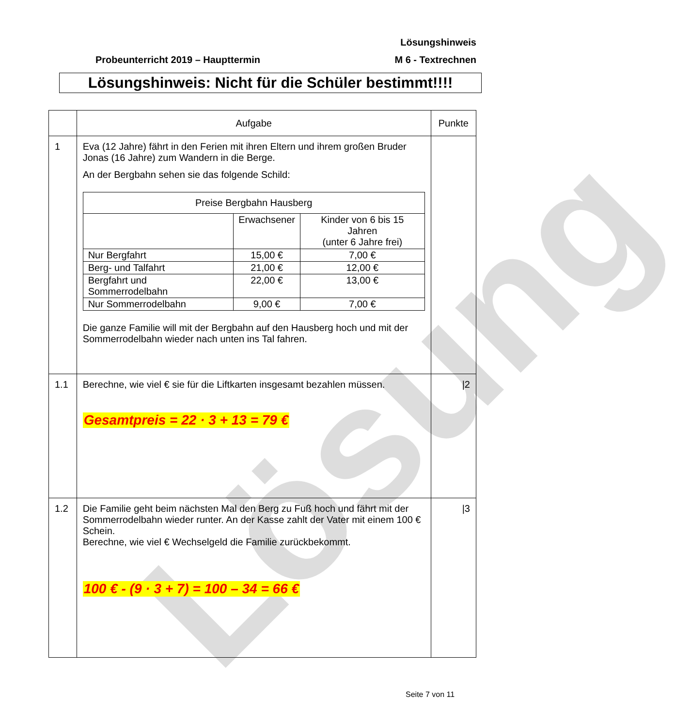Lösung
Lösungshinweis
Probeunterricht 2019 – Haupttermin
M 6 - Textrechnen
Lösungshinweis: Nicht für die Schüler bestimmt!!!!
| | Aufgabe | Punkte |
| --- | --- | --- |
| 1 | Eva (12 Jahre) fährt in den Ferien mit ihren Eltern und ihrem großen Bruder Jonas (16 Jahre) zum Wandern in die Berge. An der Bergbahn sehen sie das folgende Schild: / Preise Bergbahn Hausberg / / / / --- / --- / --- / / / Erwachsener / Kinder von 6 bis 15 Jahren (unter 6 Jahre frei) / / Nur Bergfahrt / 15,00 € / 7,00 € / / Berg- und Talfahrt / 21,00 € / 12,00 € / / Bergfahrt und Sommerrodelbahn / 22,00 € / 13,00 € / / Nur Sommerrodelbahn / 9,00 € / 7,00 € / Die ganze Familie will mit der Bergbahn auf den Hausberg hoch und mit der Sommerrodelbahn wieder nach unten ins Tal fahren. | |
| 1.1 | Berechne, wie viel € sie für die Liftkarten insgesamt bezahlen müssen. Gesamtpreis = 22 · 3 + 13 = 79 € | /2 |
| 1.2 | Die Familie geht beim nächsten Mal den Berg zu Fuß hoch und fährt mit der Sommerrodelbahn wieder runter. An der Kasse zahlt der Vater mit einem 100 € Schein. Berechne, wie viel € Wechselgeld die Familie zurückbekommt. 100 € - (9 · 3 + 7) = 100 – 34 = 66 € | /3 |
Seite 7 von 11